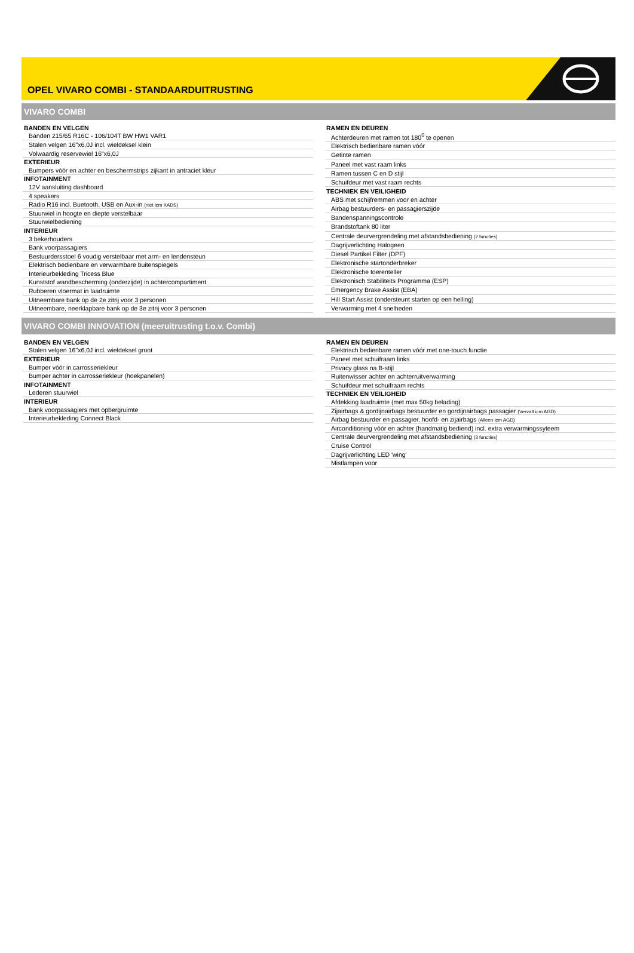OPEL VIVARO COMBI - STANDAARDUITRUSTING
VIVARO COMBI
| BANDEN EN VELGEN |
| Banden 215/65 R16C - 106/104T BW HW1 VAR1 |
| Stalen velgen 16''x6,0J incl. wieldeksel klein |
| Volwaardig reservewiel 16"x6,0J |
| EXTERIEUR |
| Bumpers vóór en achter en beschermstrips zijkant in antraciet kleur |
| INFOTAINMENT |
| 12V aansluiting dashboard |
| 4 speakers |
| Radio R16 incl. Buetooth, USB en Aux-in (niet icm XADS) |
| Stuurwiel in hoogte en diepte verstelbaar |
| Stuurwielbediening |
| INTERIEUR |
| 3 bekerhouders |
| Bank voorpassagiers |
| Bestuurdersstoel 6 voudig verstelbaar met arm- en lendensteun |
| Elektrisch bedienbare en verwarmbare buitenspiegels |
| Interieurbekleding Tricess Blue |
| Kunststof wandbescherming (onderzijde) in achtercompartiment |
| Rubberen vloermat in laadruimte |
| Uitneembare bank op de 2e zitrij voor 3 personen |
| Uitneembare, neerklapbare bank op de 3e zitrij voor 3 personen |
| RAMEN EN DEUREN |
| Achterdeuren met ramen tot 180<sup>0</sup> te openen |
| Elektrisch bedienbare ramen vóór |
| Getinte ramen |
| Paneel met vast raam links |
| Ramen tussen C en D stijl |
| Schuifdeur met vast raam rechts |
| TECHNIEK EN VEILIGHEID |
| ABS met schijfremmen voor en achter |
| Airbag bestuurders- en passagierszijde |
| Bandenspanningscontrole |
| Brandstoftank 80 liter |
| Centrale deurvergrendeling met afstandsbediening (2 functies) |
| Dagrijverlichting Halogeen |
| Diesel Partikel Filter (DPF) |
| Elektronische startonderbreker |
| Elektronische toerenteller |
| Elektronisch Stabiliteits Programma (ESP) |
| Emergency Brake Assist (EBA) |
| Hill Start Assist (ondersteunt starten op een helling) |
| Verwarming met 4 snelheden |
VIVARO COMBI INNOVATION (meeruitrusting t.o.v. Combi)
| BANDEN EN VELGEN |
| Stalen velgen 16''x6,0J incl. wieldeksel groot |
| EXTERIEUR |
| Bumper vóór in carrosseriekleur |
| Bumper achter in carrosseriekleur (hoekpanelen) |
| INFOTAINMENT |
| Lederen stuurwiel |
| INTERIEUR |
| Bank voorpassagiers met opbergruimte |
| Interieurbekleding Connect Black |
| RAMEN EN DEUREN |
| Elektrisch bedienbare ramen vóór met one-touch functie |
| Paneel met schuifraam links |
| Privacy glass na B-stijl |
| Ruitenwisser achter en achterruitverwarming |
| Schuifdeur met schuifraam rechts |
| TECHNIEK EN VEILIGHEID |
| Afdekking laadruimte (met max 50kg belading) |
| Zijairbags & gordijnairbags bestuurder en gordijnairbags passagier (Vervalt icm AGD) |
| Airbag bestuurder en passagier, hoofd- en zijairbags (Alleen icm AGD) |
| Airconditioning vóór en achter (handmatig bediend) incl. extra verwarmingssyteem |
| Centrale deurvergrendeling met afstandsbediening (3 functies) |
| Cruise Control |
| Dagrijverlichting LED 'wing' |
| Mistlampen voor |